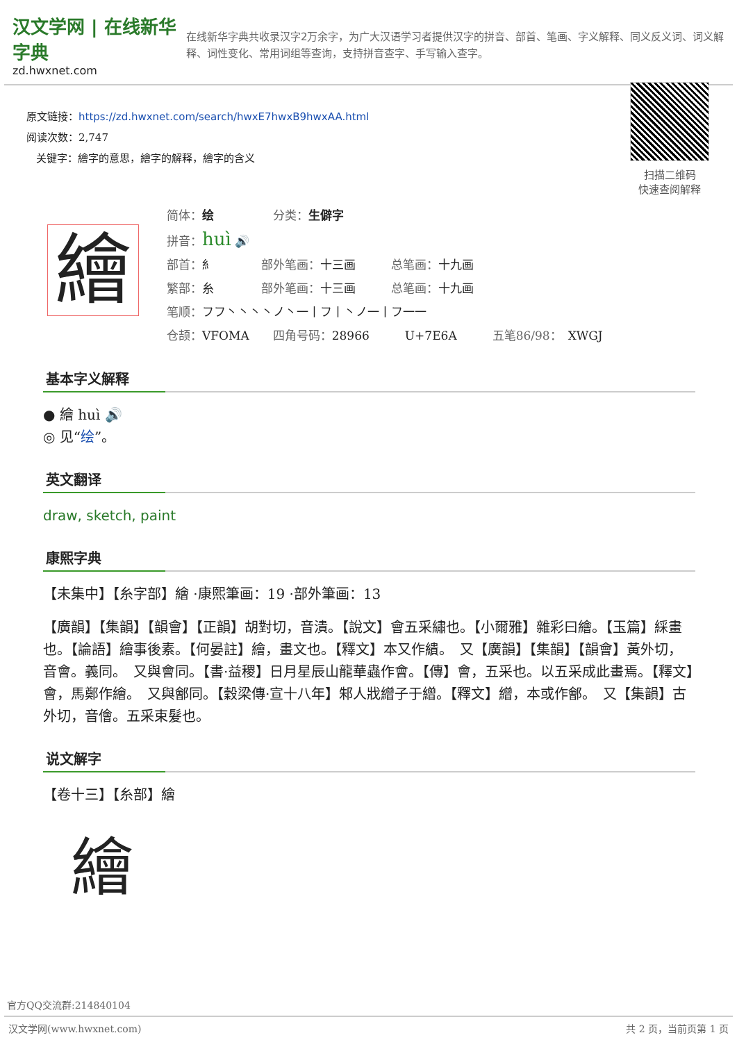汉文学网 | 在线新华字典
zd.hwxnet.com
在线新华字典共收录汉字2万余字，为广大汉语学习者提供汉字的拼音、部首、笔画、字义解释、同义反义词、词义解释、词性变化、常用词组等查询，支持拼音查字、手写输入查字。
原文链接：https://zd.hwxnet.com/search/hwxE7hwxB9hwxAA.html
阅读次数：2,747
关键字：繪字的意思，繪字的解释，繪字的含义
扫描二维码
快速查阅解释
繪
简体：绘　　　　　分类：生僻字
拼音：huì 🔊
部首：糹　　　　部外笔画：十三画　　　总笔画：十九画
繁部：糸　　　　部外笔画：十三画　　　总笔画：十九画
笔顺：フフ丶丶丶丶ノ丶一丨フ丨丶ノ一丨フ一一
仓颉：VFOMA　　四角号码：28966　　　U+7E6A　　　五笔86/98：　XWGJ
基本字义解释
● 繪 huì 🔊
◎ 见“绘”。
英文翻译
draw, sketch, paint
康熙字典
【未集中】【糸字部】繪 ·康熙筆画：19 ·部外筆画：13
【廣韻】【集韻】【韻會】【正韻】胡對切，音潰。【說文】會五采繡也。【小爾雅】雜彩曰繪。【玉篇】綵畫也。【論語】繪事後素。【何晏註】繪，畫文也。【釋文】本又作繢。　又【廣韻】【集韻】【韻會】黃外切，音會。義同。　又與會同。【書·益稷】日月星辰山龍華蟲作會。【傳】會，五采也。以五采成此畫焉。【釋文】會，馬鄭作繪。　又與鄶同。【穀梁傳·宣十八年】邾人戕繒子于繒。【釋文】繒，本或作鄶。　又【集韻】古外切，音儈。五采束髮也。
说文解字
【卷十三】【糸部】繪
繪
官方QQ交流群:214840104
汉文学网(www.hwxnet.com) 共 2 页，当前页第 1 页